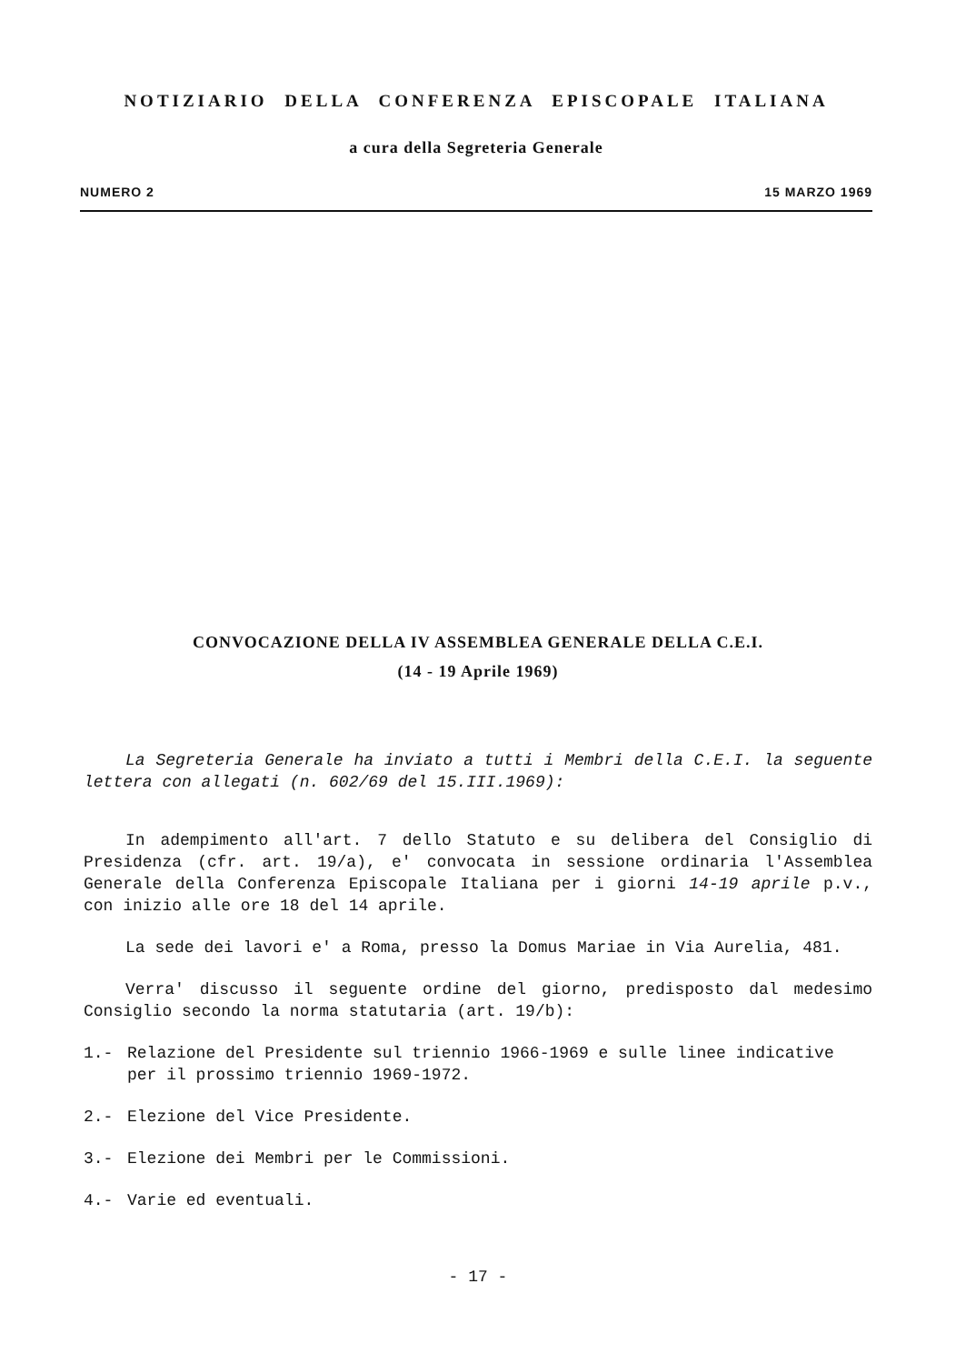NOTIZIARIO DELLA CONFERENZA EPISCOPALE ITALIANA
a cura della Segreteria Generale
NUMERO 2 15 MARZO 1969
CONVOCAZIONE DELLA IV ASSEMBLEA GENERALE DELLA C.E.I.
(14 - 19 Aprile 1969)
La Segreteria Generale ha inviato a tutti i Membri della C.E.I. la seguente lettera con allegati (n. 602/69 del 15.III.1969):
In adempimento all'art. 7 dello Statuto e su delibera del Consiglio di Presidenza (cfr. art. 19/a), e' convocata in sessione ordinaria l'Assemblea Generale della Conferenza Episcopale Italiana per i giorni 14-19 aprile p.v., con inizio alle ore 18 del 14 aprile.
La sede dei lavori e' a Roma, presso la Domus Mariae in Via Aurelia, 481.
Verra' discusso il seguente ordine del giorno, predisposto dal medesimo Consiglio secondo la norma statutaria (art. 19/b):
1.- Relazione del Presidente sul triennio 1966-1969 e sulle linee indicative per il prossimo triennio 1969-1972.
2.- Elezione del Vice Presidente.
3.- Elezione dei Membri per le Commissioni.
4.- Varie ed eventuali.
- 17 -